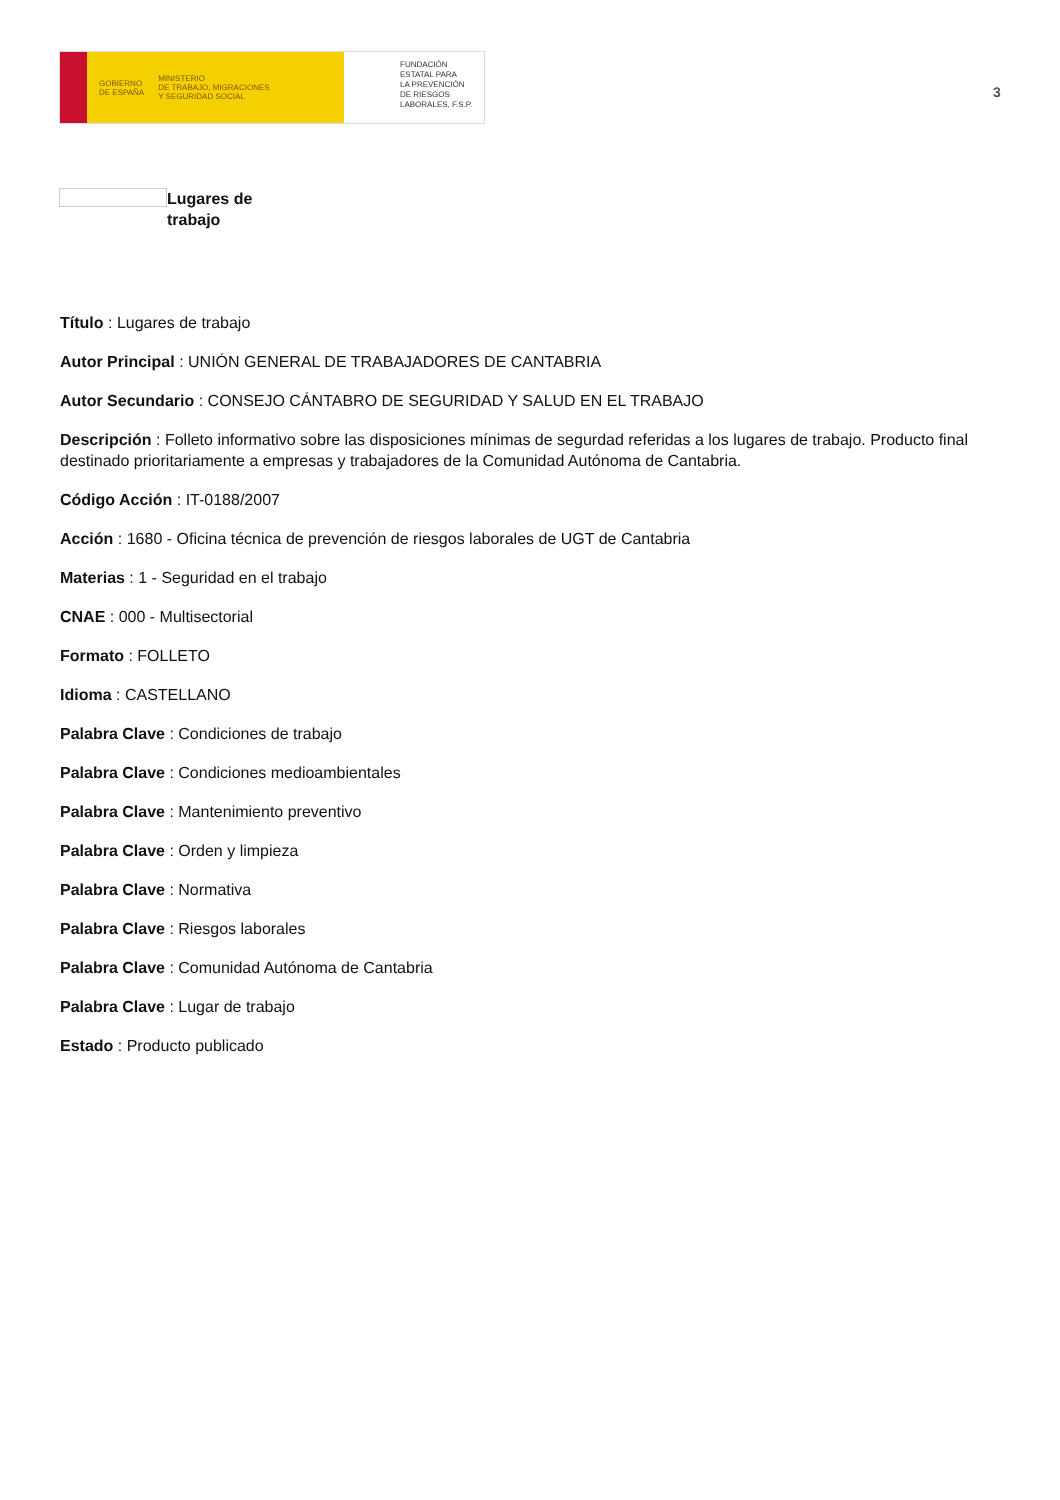GOBIERNO
DE ESPAÑA MINISTERIO
DE TRABAJO, MIGRACIONES
Y SEGURIDAD SOCIAL
FUNDACIÓN
ESTATAL PARA
LA PREVENCIÓN
DE RIESGOS
LABORALES, F.S.P.
3
Lugares de
trabajo
Título : Lugares de trabajo
Autor Principal : UNIÓN GENERAL DE TRABAJADORES DE CANTABRIA
Autor Secundario : CONSEJO CÁNTABRO DE SEGURIDAD Y SALUD EN EL TRABAJO
Descripción : Folleto informativo sobre las disposiciones mínimas de segurdad referidas a los lugares de trabajo. Producto final destinado prioritariamente a empresas y trabajadores de la Comunidad Autónoma de Cantabria.
Código Acción : IT-0188/2007
Acción : 1680 - Oficina técnica de prevención de riesgos laborales de UGT de Cantabria
Materias : 1 - Seguridad en el trabajo
CNAE : 000 - Multisectorial
Formato : FOLLETO
Idioma : CASTELLANO
Palabra Clave : Condiciones de trabajo
Palabra Clave : Condiciones medioambientales
Palabra Clave : Mantenimiento preventivo
Palabra Clave : Orden y limpieza
Palabra Clave : Normativa
Palabra Clave : Riesgos laborales
Palabra Clave : Comunidad Autónoma de Cantabria
Palabra Clave : Lugar de trabajo
Estado : Producto publicado